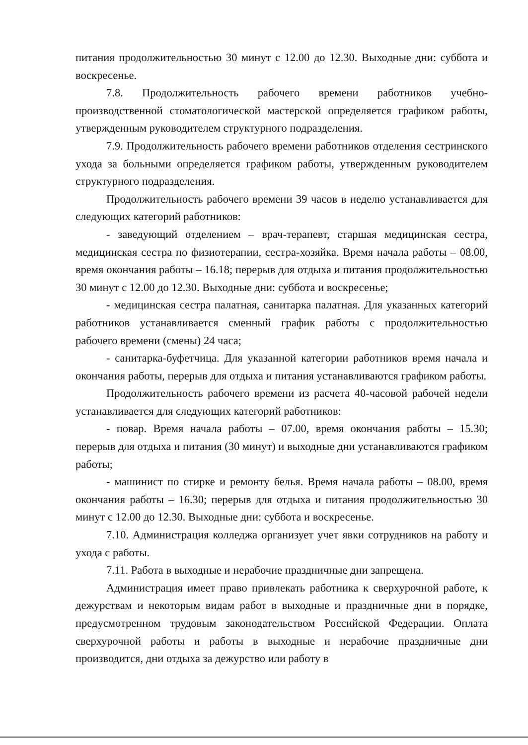питания продолжительностью 30 минут с 12.00 до 12.30. Выходные дни: суббота и воскресенье.
7.8. Продолжительность рабочего времени работников учебно-производственной стоматологической мастерской определяется графиком работы, утвержденным руководителем структурного подразделения.
7.9. Продолжительность рабочего времени работников отделения сестринского ухода за больными определяется графиком работы, утвержденным руководителем структурного подразделения.
Продолжительность рабочего времени 39 часов в неделю устанавливается для следующих категорий работников:
- заведующий отделением – врач-терапевт, старшая медицинская сестра, медицинская сестра по физиотерапии, сестра-хозяйка. Время начала работы – 08.00, время окончания работы – 16.18; перерыв для отдыха и питания продолжительностью 30 минут с 12.00 до 12.30. Выходные дни: суббота и воскресенье;
- медицинская сестра палатная, санитарка палатная. Для указанных категорий работников устанавливается сменный график работы с продолжительностью рабочего времени (смены) 24 часа;
- санитарка-буфетчица. Для указанной категории работников время начала и окончания работы, перерыв для отдыха и питания устанавливаются графиком работы.
Продолжительность рабочего времени из расчета 40-часовой рабочей недели устанавливается для следующих категорий работников:
- повар. Время начала работы – 07.00, время окончания работы – 15.30; перерыв для отдыха и питания (30 минут) и выходные дни устанавливаются графиком работы;
- машинист по стирке и ремонту белья. Время начала работы – 08.00, время окончания работы – 16.30; перерыв для отдыха и питания продолжительностью 30 минут с 12.00 до 12.30. Выходные дни: суббота и воскресенье.
7.10. Администрация колледжа организует учет явки сотрудников на работу и ухода с работы.
7.11. Работа в выходные и нерабочие праздничные дни запрещена.
Администрация имеет право привлекать работника к сверхурочной работе, к дежурствам и некоторым видам работ в выходные и праздничные дни в порядке, предусмотренном трудовым законодательством Российской Федерации. Оплата сверхурочной работы и работы в выходные и нерабочие праздничные дни производится, дни отдыха за дежурство или работу в